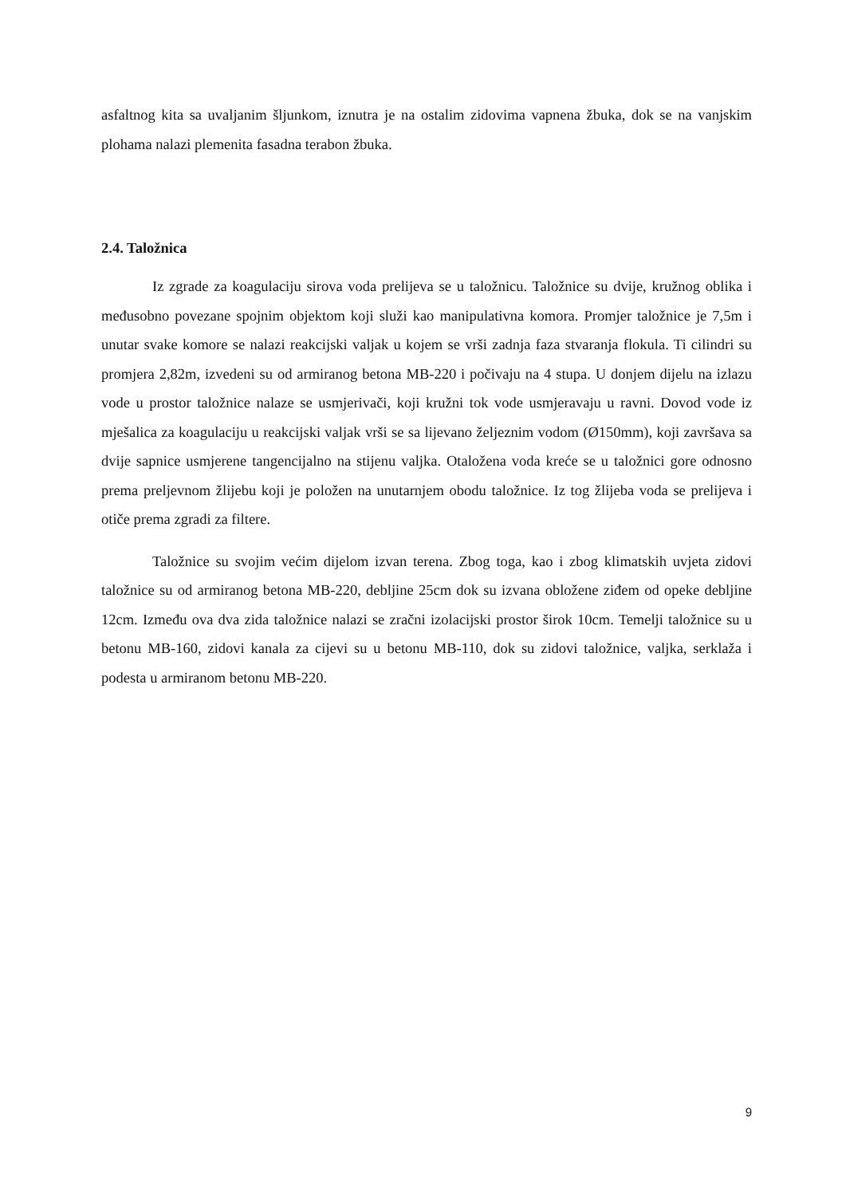asfaltnog kita sa uvaljanim šljunkom, iznutra je na ostalim zidovima vapnena žbuka, dok se na vanjskim plohama nalazi plemenita fasadna terabon žbuka.
2.4. Taložnica
Iz zgrade za koagulaciju sirova voda prelijeva se u taložnicu. Taložnice su dvije, kružnog oblika i međusobno povezane spojnim objektom koji služi kao manipulativna komora. Promjer taložnice je 7,5m i unutar svake komore se nalazi reakcijski valjak u kojem se vrši zadnja faza stvaranja flokula. Ti cilindri su promjera 2,82m, izvedeni su od armiranog betona MB-220 i počivaju na 4 stupa. U donjem dijelu na izlazu vode u prostor taložnice nalaze se usmjerivači, koji kružni tok vode usmjeravaju u ravni. Dovod vode iz mješalica za koagulaciju u reakcijski valjak vrši se sa lijevano željeznim vodom (Ø150mm), koji završava sa dvije sapnice usmjerene tangencijalno na stijenu valjka. Otaložena voda kreće se u taložnici gore odnosno prema preljevnom žlijebu koji je položen na unutarnjem obodu taložnice. Iz tog žlijeba voda se prelijeva i otiče prema zgradi za filtere.
Taložnice su svojim većim dijelom izvan terena. Zbog toga, kao i zbog klimatskih uvjeta zidovi taložnice su od armiranog betona MB-220, debljine 25cm dok su izvana obložene ziđem od opeke debljine 12cm. Između ova dva zida taložnice nalazi se zračni izolacijski prostor širok 10cm. Temelji taložnice su u betonu MB-160, zidovi kanala za cijevi su u betonu MB-110, dok su zidovi taložnice, valjka, serklaža i podesta u armiranom betonu MB-220.
9